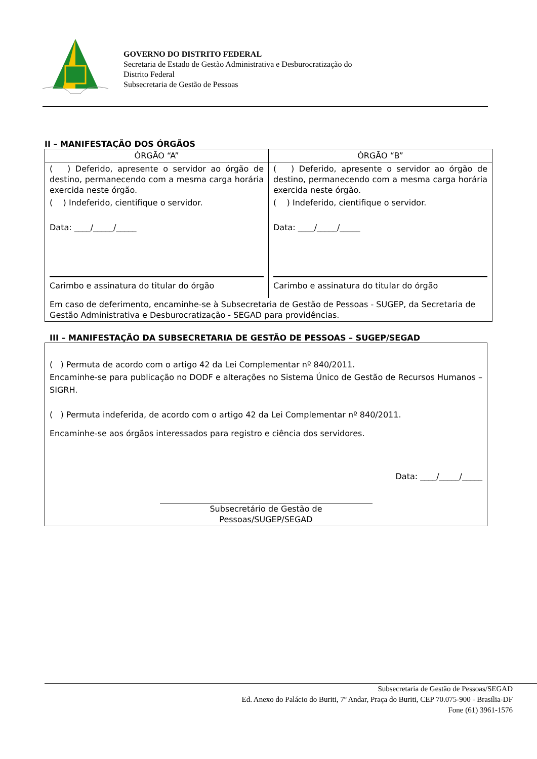GOVERNO DO DISTRITO FEDERAL
Secretaria de Estado de Gestão Administrativa e Desburocratização do
Distrito Federal
Subsecretaria de Gestão de Pessoas
II – MANIFESTAÇÃO DOS ÓRGÃOS
| ÓRGÃO “A” | ÓRGÃO “B” |
| ( ) Deferido, apresente o servidor ao órgão de destino, permanecendo com a mesma carga horária exercida neste órgão. ( ) Indeferido, cientifique o servidor. Data: ____/_____/_____ Carimbo e assinatura do titular do órgão | ( ) Deferido, apresente o servidor ao órgão de destino, permanecendo com a mesma carga horária exercida neste órgão. ( ) Indeferido, cientifique o servidor. Data: ____/_____/_____ Carimbo e assinatura do titular do órgão |
| Em caso de deferimento, encaminhe-se à Subsecretaria de Gestão de Pessoas - SUGEP, da Secretaria de Gestão Administrativa e Desburocratização - SEGAD para providências. | |
III – MANIFESTAÇÃO DA SUBSECRETARIA DE GESTÃO DE PESSOAS – SUGEP/SEGAD
| ( ) Permuta de acordo com o artigo 42 da Lei Complementar nº 840/2011. Encaminhe-se para publicação no DODF e alterações no Sistema Único de Gestão de Recursos Humanos – SIGRH. ( ) Permuta indeferida, de acordo com o artigo 42 da Lei Complementar nº 840/2011. Encaminhe-se aos órgãos interessados para registro e ciência dos servidores. Data: ____/_____/_____ Subsecretário de Gestão de Pessoas/SUGEP/SEGAD |
Subsecretaria de Gestão de Pessoas/SEGAD
Ed. Anexo do Palácio do Buriti, 7º Andar, Praça do Buriti, CEP 70.075-900 - Brasília-DF
Fone (61) 3961-1576